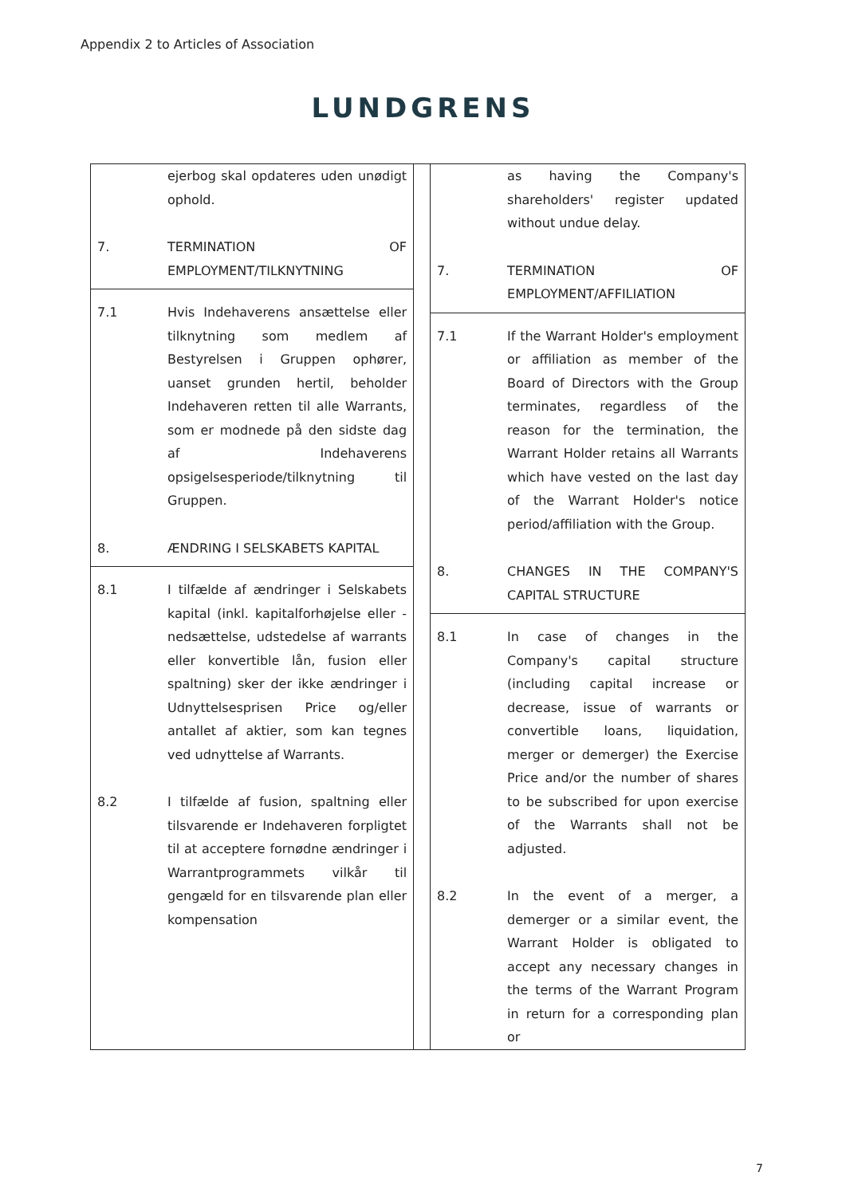Appendix 2 to Articles of Association
LUNDGRENS
| / / ejerbog skal opdateres uden unødigt ophold. / / 7. / TERMINATION OF EMPLOYMENT/TILKNYTNING / / 7.1 / Hvis Indehaverens ansættelse eller tilknytning som medlem af Bestyrelsen i Gruppen ophører, uanset grunden hertil, beholder Indehaveren retten til alle Warrants, som er modnede på den sidste dag af Indehaverens opsigelsesperiode/tilknytning til Gruppen. / / 8. / ÆNDRING I SELSKABETS KAPITAL / / 8.1 / I tilfælde af ændringer i Selskabets kapital (inkl. kapitalforhøjelse eller -nedsættelse, udstedelse af warrants eller konvertible lån, fusion eller spaltning) sker der ikke ændringer i Udnyttelsesprisen Price og/eller antallet af aktier, som kan tegnes ved udnyttelse af Warrants. / / 8.2 / I tilfælde af fusion, spaltning eller tilsvarende er Indehaveren forpligtet til at acceptere fornødne ændringer i Warrantprogrammets vilkår til gengæld for en tilsvarende plan eller kompensation / | | / / as having the Company's shareholders' register updated without undue delay. / / 7. / TERMINATION OF EMPLOYMENT/AFFILIATION / / 7.1 / If the Warrant Holder's employment or affiliation as member of the Board of Directors with the Group terminates, regardless of the reason for the termination, the Warrant Holder retains all Warrants which have vested on the last day of the Warrant Holder's notice period/affiliation with the Group. / / 8. / CHANGES IN THE COMPANY'S CAPITAL STRUCTURE / / 8.1 / In case of changes in the Company's capital structure (including capital increase or decrease, issue of warrants or convertible loans, liquidation, merger or demerger) the Exercise Price and/or the number of shares to be subscribed for upon exercise of the Warrants shall not be adjusted. / / 8.2 / In the event of a merger, a demerger or a similar event, the Warrant Holder is obligated to accept any necessary changes in the terms of the Warrant Program in return for a corresponding plan or / |
7